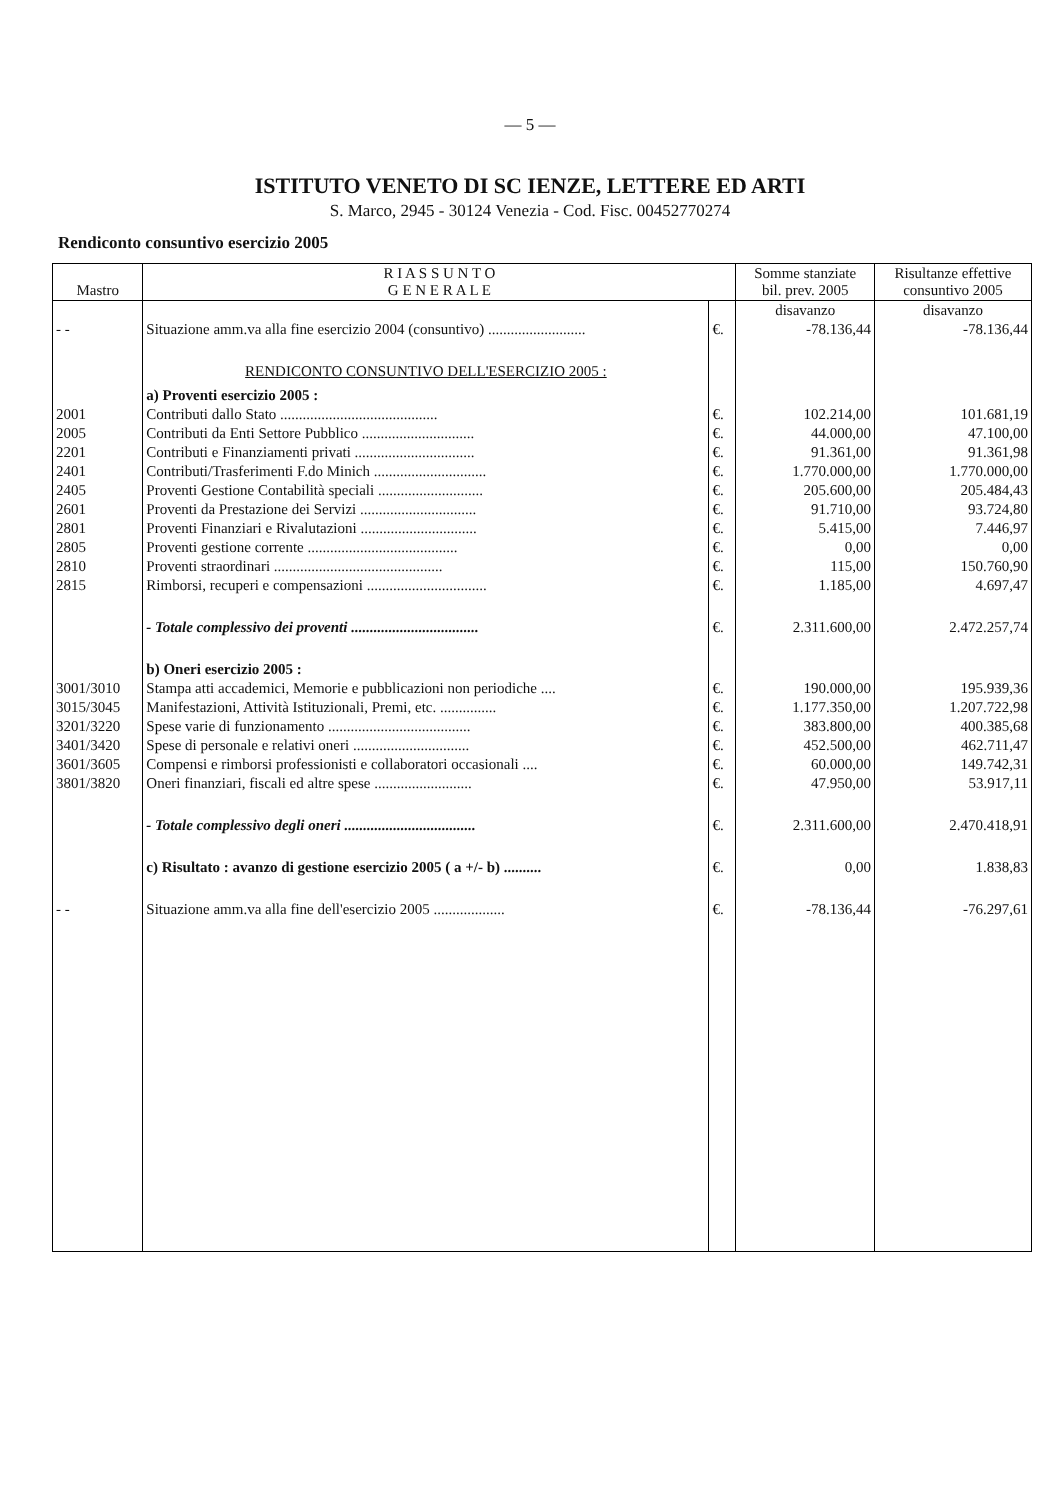— 5 —
ISTITUTO VENETO DI SC IENZE, LETTERE ED ARTI
S. Marco, 2945 - 30124 Venezia - Cod. Fisc. 00452770274
Rendiconto consuntivo esercizio 2005
| Mastro | R I A S S U N T O G E N E R A L E | | Somme stanziate bil. prev. 2005 | Risultanze effettive consuntivo 2005 |
| --- | --- | --- | --- | --- |
| | | | disavanzo | disavanzo |
| - - | Situazione amm.va alla fine esercizio 2004 (consuntivo) .......................... | €. | -78.136,44 | -78.136,44 |
| | RENDICONTO CONSUNTIVO DELL'ESERCIZIO 2005 : | | | |
| | a) Proventi esercizio 2005 : | | | |
| 2001 | Contributi dallo Stato .......................................... | €. | 102.214,00 | 101.681,19 |
| 2005 | Contributi da Enti Settore Pubblico .............................. | €. | 44.000,00 | 47.100,00 |
| 2201 | Contributi e Finanziamenti privati ................................ | €. | 91.361,00 | 91.361,98 |
| 2401 | Contributi/Trasferimenti F.do Minich .............................. | €. | 1.770.000,00 | 1.770.000,00 |
| 2405 | Proventi Gestione Contabilità speciali ............................ | €. | 205.600,00 | 205.484,43 |
| 2601 | Proventi da Prestazione dei Servizi ............................... | €. | 91.710,00 | 93.724,80 |
| 2801 | Proventi Finanziari e Rivalutazioni ............................... | €. | 5.415,00 | 7.446,97 |
| 2805 | Proventi gestione corrente ........................................ | €. | 0,00 | 0,00 |
| 2810 | Proventi straordinari ............................................. | €. | 115,00 | 150.760,90 |
| 2815 | Rimborsi, recuperi e compensazioni ................................ | €. | 1.185,00 | 4.697,47 |
| | - Totale complessivo dei proventi .................................. | €. | 2.311.600,00 | 2.472.257,74 |
| | b) Oneri esercizio 2005 : | | | |
| 3001/3010 | Stampa atti accademici, Memorie e pubblicazioni non periodiche .... | €. | 190.000,00 | 195.939,36 |
| 3015/3045 | Manifestazioni, Attività Istituzionali, Premi, etc. ............... | €. | 1.177.350,00 | 1.207.722,98 |
| 3201/3220 | Spese varie di funzionamento ...................................... | €. | 383.800,00 | 400.385,68 |
| 3401/3420 | Spese di personale e relativi oneri ............................... | €. | 452.500,00 | 462.711,47 |
| 3601/3605 | Compensi e rimborsi professionisti e collaboratori occasionali .... | €. | 60.000,00 | 149.742,31 |
| 3801/3820 | Oneri finanziari, fiscali ed altre spese .......................... | €. | 47.950,00 | 53.917,11 |
| | - Totale complessivo degli oneri ................................... | €. | 2.311.600,00 | 2.470.418,91 |
| | c) Risultato : avanzo di gestione esercizio 2005 ( a +/- b) .......... | €. | 0,00 | 1.838,83 |
| - - | Situazione amm.va alla fine dell'esercizio 2005 ................... | €. | -78.136,44 | -76.297,61 |